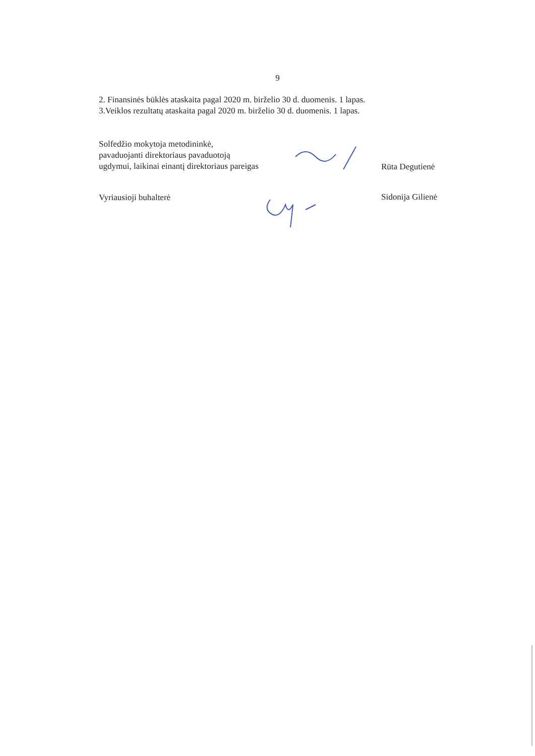9
2. Finansinės būklės ataskaita pagal 2020 m. birželio 30 d. duomenis. 1 lapas.
3.Veiklos rezultatų ataskaita pagal 2020 m. birželio 30 d. duomenis. 1 lapas.
Solfedžio mokytoja metodininkė,
pavaduojanti direktoriaus pavaduotoją
ugdymui, laikinai einantį direktoriaus pareigas
Rūta Degutienė
Vyriausioji buhalterė
Sidonija Gilienė